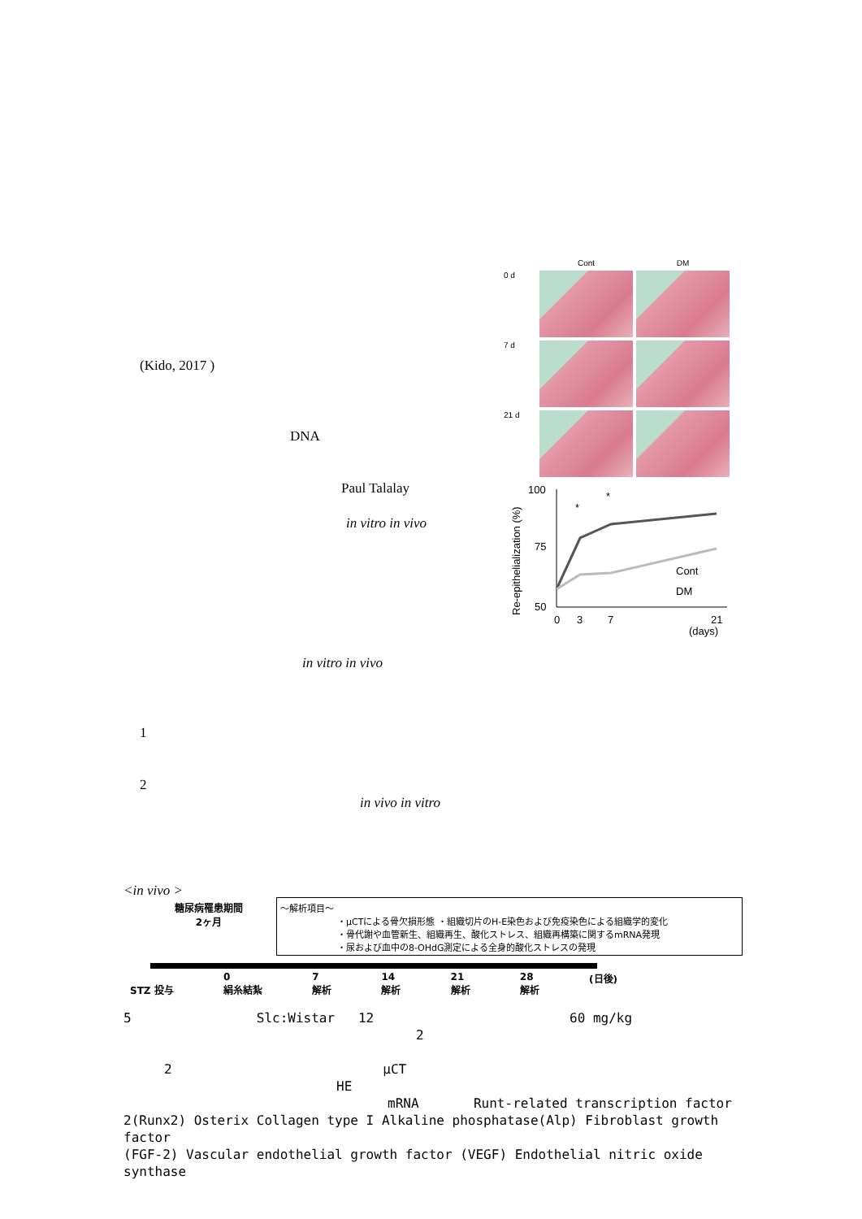(Kido, 2017 )
DNA
Paul Talalay
in vitro in vivo
in vitro in vivo
1
2
in vivo in vitro
Cont
DM
0 d
7 d
21 d
Re-epithelialization (%)
100
75
50
0
3
7
21
(days)
*
*
Cont
DM
<in vivo >
糖尿病罹患期間
2ヶ月
〜解析項目〜
・μCTによる骨欠損形態 ・組織切片のH-E染色および免疫染色による組織学的変化
・骨代謝や血管新生、組織再生、酸化ストレス、組織再構築に関するmRNA発現
・尿および血中の8-OHdG測定による全身的酸化ストレスの発現
STZ 投与 0
絹糸結紮 7
解析 14
解析 21
解析 28
解析 (日後)
5 Slc:Wistar 12 60 mg/kg
2
2 μCT
HE
mRNA Runt-related transcription factor
2(Runx2) Osterix Collagen type I Alkaline phosphatase(Alp) Fibroblast growth factor
(FGF-2) Vascular endothelial growth factor (VEGF) Endothelial nitric oxide synthase